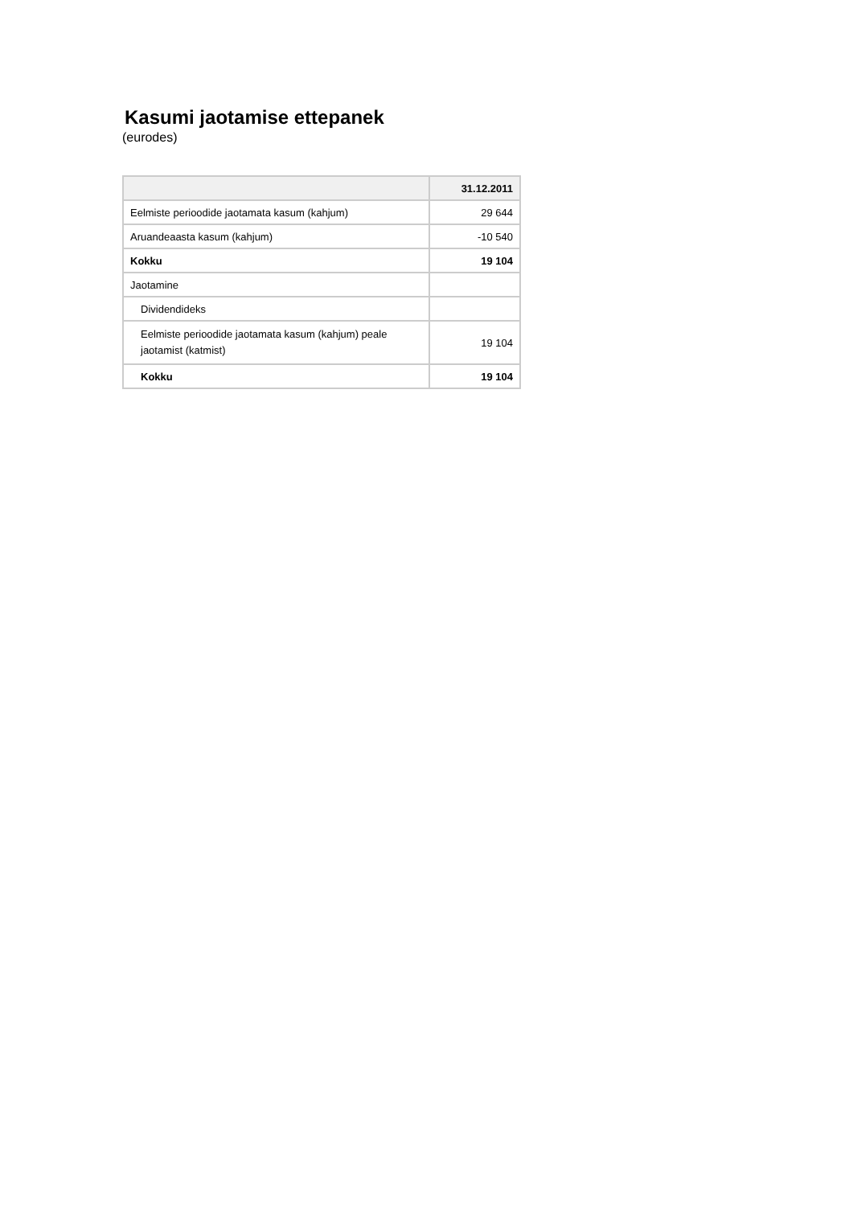Kasumi jaotamise ettepanek
(eurodes)
| | 31.12.2011 |
| --- | --- |
| Eelmiste perioodide jaotamata kasum (kahjum) | 29 644 |
| Aruandeaasta kasum (kahjum) | -10 540 |
| Kokku | 19 104 |
| Jaotamine | |
| Dividendideks | |
| Eelmiste perioodide jaotamata kasum (kahjum) peale jaotamist (katmist) | 19 104 |
| Kokku | 19 104 |